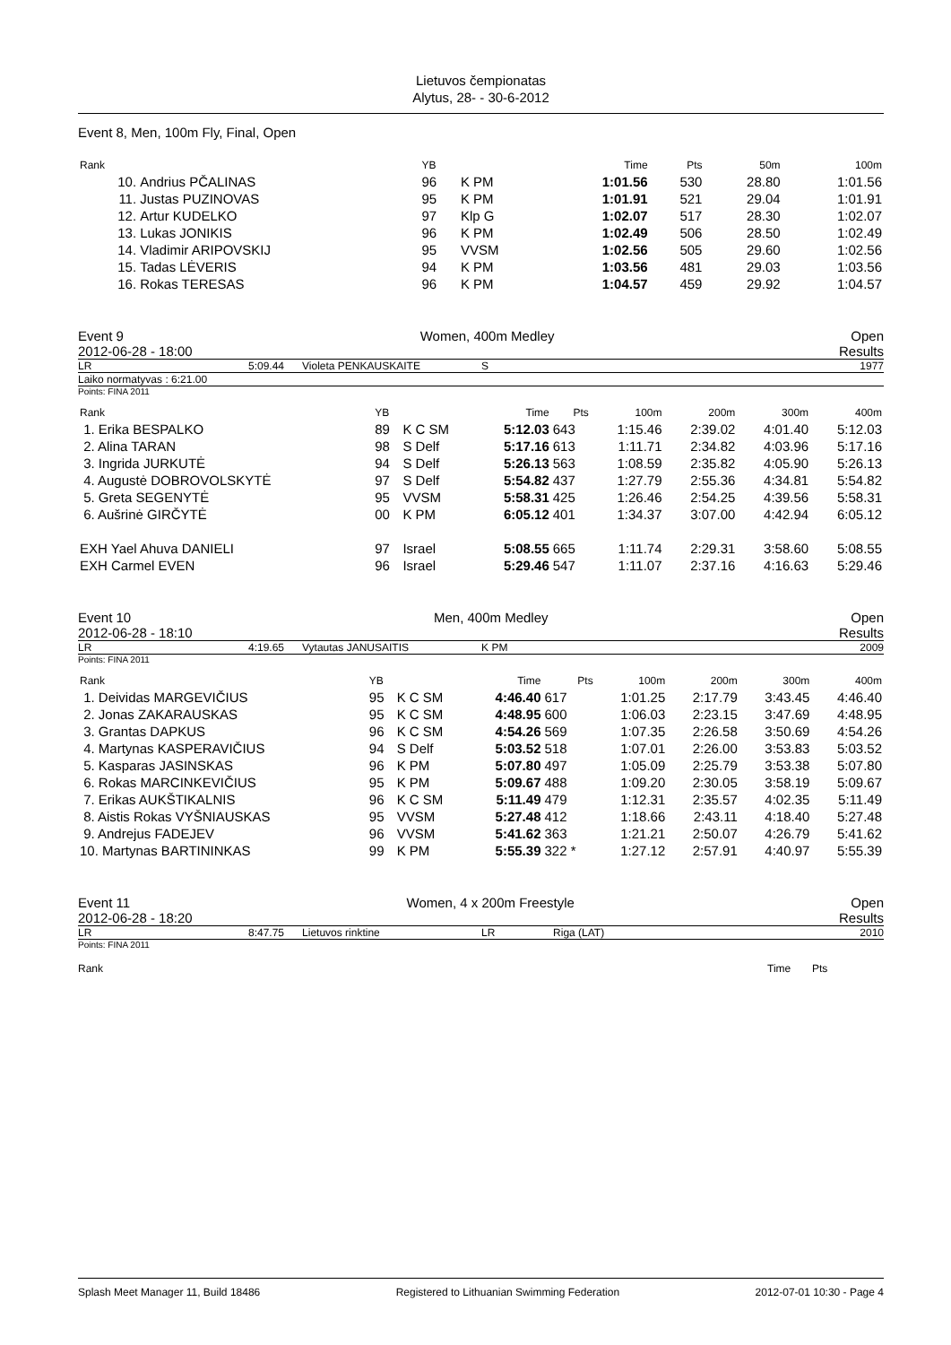Lietuvos čempionatas
Alytus, 28- - 30-6-2012
Event 8, Men, 100m Fly, Final, Open
| Rank | | YB | | Time | Pts | 50m | 100m |
| --- | --- | --- | --- | --- | --- | --- | --- |
| 10. | Andrius PČALINAS | 96 | K PM | 1:01.56 | 530 | 28.80 | 1:01.56 |
| 11. | Justas PUZINOVAS | 95 | K PM | 1:01.91 | 521 | 29.04 | 1:01.91 |
| 12. | Artur KUDELKO | 97 | Klp G | 1:02.07 | 517 | 28.30 | 1:02.07 |
| 13. | Lukas JONIKIS | 96 | K PM | 1:02.49 | 506 | 28.50 | 1:02.49 |
| 14. | Vladimir ARIPOVSKIJ | 95 | VVSM | 1:02.56 | 505 | 29.60 | 1:02.56 |
| 15. | Tadas LĖVERIS | 94 | K PM | 1:03.56 | 481 | 29.03 | 1:03.56 |
| 16. | Rokas TERESAS | 96 | K PM | 1:04.57 | 459 | 29.92 | 1:04.57 |
Event 9 Women, 400m Medley Open
2012-06-28 - 18:00 Results
LR 5:09.44 Violeta PENKAUSKAITE S 1977
Laiko normatyvas : 6:21.00
Points: FINA 2011
| Rank | YB | | Time | Pts | 100m | 200m | 300m | 400m |
| --- | --- | --- | --- | --- | --- | --- | --- | --- |
| 1. Erika BESPALKO | 89 | K C SM | 5:12.03 | 643 | 1:15.46 | 2:39.02 | 4:01.40 | 5:12.03 |
| 2. Alina TARAN | 98 | S Delf | 5:17.16 | 613 | 1:11.71 | 2:34.82 | 4:03.96 | 5:17.16 |
| 3. Ingrida JURKUTĖ | 94 | S Delf | 5:26.13 | 563 | 1:08.59 | 2:35.82 | 4:05.90 | 5:26.13 |
| 4. Augustė DOBROVOLSKYTĖ | 97 | S Delf | 5:54.82 | 437 | 1:27.79 | 2:55.36 | 4:34.81 | 5:54.82 |
| 5. Greta SEGENYTĖ | 95 | VVSM | 5:58.31 | 425 | 1:26.46 | 2:54.25 | 4:39.56 | 5:58.31 |
| 6. Aušrinė GIRČYTĖ | 00 | K PM | 6:05.12 | 401 | 1:34.37 | 3:07.00 | 4:42.94 | 6:05.12 |
| EXH Yael Ahuva DANIELI | 97 | Israel | 5:08.55 | 665 | 1:11.74 | 2:29.31 | 3:58.60 | 5:08.55 |
| EXH Carmel EVEN | 96 | Israel | 5:29.46 | 547 | 1:11.07 | 2:37.16 | 4:16.63 | 5:29.46 |
Event 10 Men, 400m Medley Open
2012-06-28 - 18:10 Results
LR 4:19.65 Vytautas JANUSAITIS K PM 2009
Points: FINA 2011
| Rank | YB | | Time | Pts | 100m | 200m | 300m | 400m |
| --- | --- | --- | --- | --- | --- | --- | --- | --- |
| 1. Deividas MARGEVIČIUS | 95 | K C SM | 4:46.40 | 617 | 1:01.25 | 2:17.79 | 3:43.45 | 4:46.40 |
| 2. Jonas ZAKARAUSKAS | 95 | K C SM | 4:48.95 | 600 | 1:06.03 | 2:23.15 | 3:47.69 | 4:48.95 |
| 3. Grantas DAPKUS | 96 | K C SM | 4:54.26 | 569 | 1:07.35 | 2:26.58 | 3:50.69 | 4:54.26 |
| 4. Martynas KASPERAVIČIUS | 94 | S Delf | 5:03.52 | 518 | 1:07.01 | 2:26.00 | 3:53.83 | 5:03.52 |
| 5. Kasparas JASINSKAS | 96 | K PM | 5:07.80 | 497 | 1:05.09 | 2:25.79 | 3:53.38 | 5:07.80 |
| 6. Rokas MARCINKEVIČIUS | 95 | K PM | 5:09.67 | 488 | 1:09.20 | 2:30.05 | 3:58.19 | 5:09.67 |
| 7. Erikas AUKŠTIKALNIS | 96 | K C SM | 5:11.49 | 479 | 1:12.31 | 2:35.57 | 4:02.35 | 5:11.49 |
| 8. Aistis Rokas VYŠNIAUSKAS | 95 | VVSM | 5:27.48 | 412 | 1:18.66 | 2:43.11 | 4:18.40 | 5:27.48 |
| 9. Andrejus FADEJEV | 96 | VVSM | 5:41.62 | 363 | 1:21.21 | 2:50.07 | 4:26.79 | 5:41.62 |
| 10. Martynas BARTININKAS | 99 | K PM | 5:55.39 | 322 * | 1:27.12 | 2:57.91 | 4:40.97 | 5:55.39 |
Event 11 Women, 4 x 200m Freestyle Open
2012-06-28 - 18:20 Results
LR 8:47.75 Lietuvos rinktine LR Riga (LAT) 2010
Points: FINA 2011
Rank Time Pts
Splash Meet Manager 11, Build 18486 Registered to Lithuanian Swimming Federation 2012-07-01 10:30 - Page 4